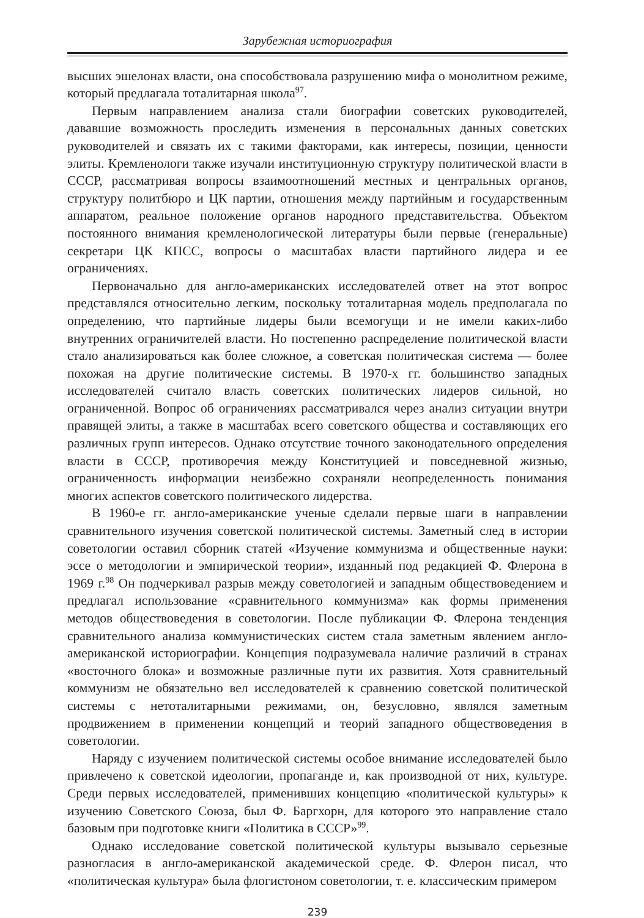Зарубежная историография
высших эшелонах власти, она способствовала разрушению мифа о монолитном режиме, который предлагала тоталитарная школа<sup>97</sup>.
Первым направлением анализа стали биографии советских руководителей, дававшие возможность проследить изменения в персональных данных советских руководителей и связать их с такими факторами, как интересы, позиции, ценности элиты. Кремленологи также изучали институционную структуру политической власти в СССР, рассматривая вопросы взаимоотношений местных и центральных органов, структуру политбюро и ЦК партии, отношения между партийным и государственным аппаратом, реальное положение органов народного представительства. Объектом постоянного внимания кремленологической литературы были первые (генеральные) секретари ЦК КПСС, вопросы о масштабах власти партийного лидера и ее ограничениях.
Первоначально для англо-американских исследователей ответ на этот вопрос представлялся относительно легким, поскольку тоталитарная модель предполагала по определению, что партийные лидеры были всемогущи и не имели каких-либо внутренних ограничителей власти. Но постепенно распределение политической власти стало анализироваться как более сложное, а советская политическая система — более похожая на другие политические системы. В 1970-х гг. большинство западных исследователей считало власть советских политических лидеров сильной, но ограниченной. Вопрос об ограничениях рассматривался через анализ ситуации внутри правящей элиты, а также в масштабах всего советского общества и составляющих его различных групп интересов. Однако отсутствие точного законодательного определения власти в СССР, противоречия между Конституцией и повседневной жизнью, ограниченность информации неизбежно сохраняли неопределенность понимания многих аспектов советского политического лидерства.
В 1960-е гг. англо-американские ученые сделали первые шаги в направлении сравнительного изучения советской политической системы. Заметный след в истории советологии оставил сборник статей «Изучение коммунизма и общественные науки: эссе о методологии и эмпирической теории», изданный под редакцией Ф. Флерона в 1969 г.<sup>98</sup> Он подчеркивал разрыв между советологией и западным обществоведением и предлагал использование «сравнительного коммунизма» как формы применения методов обществоведения в советологии. После публикации Ф. Флерона тенденция сравнительного анализа коммунистических систем стала заметным явлением англо-американской историографии. Концепция подразумевала наличие различий в странах «восточного блока» и возможные различные пути их развития. Хотя сравнительный коммунизм не обязательно вел исследователей к сравнению советской политической системы с нетоталитарными режимами, он, безусловно, являлся заметным продвижением в применении концепций и теорий западного обществоведения в советологии.
Наряду с изучением политической системы особое внимание исследователей было привлечено к советской идеологии, пропаганде и, как производной от них, культуре. Среди первых исследователей, применивших концепцию «политической культуры» к изучению Советского Союза, был Ф. Баргхорн, для которого это направление стало базовым при подготовке книги «Политика в СССР»<sup>99</sup>.
Однако исследование советской политической культуры вызывало серьезные разногласия в англо-американской академической среде. Ф. Флерон писал, что «политическая культура» была флогистоном советологии, т. е. классическим примером
239